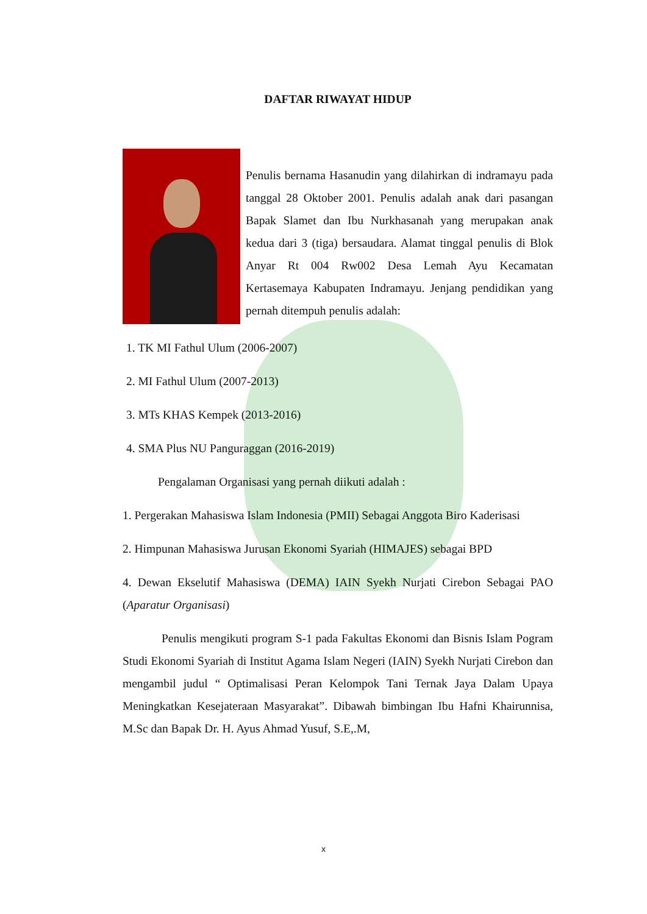DAFTAR RIWAYAT HIDUP
Penulis bernama Hasanudin yang dilahirkan di indramayu pada tanggal 28 Oktober 2001. Penulis adalah anak dari pasangan Bapak Slamet dan Ibu Nurkhasanah yang merupakan anak kedua dari 3 (tiga) bersaudara. Alamat tinggal penulis di Blok Anyar Rt 004 Rw002 Desa Lemah Ayu Kecamatan Kertasemaya Kabupaten Indramayu. Jenjang pendidikan yang pernah ditempuh penulis adalah:
1. TK MI Fathul Ulum (2006-2007)
2. MI Fathul Ulum (2007-2013)
3. MTs KHAS Kempek (2013-2016)
4. SMA Plus NU Panguraggan (2016-2019)
Pengalaman Organisasi yang pernah diikuti adalah :
1. Pergerakan Mahasiswa Islam Indonesia (PMII) Sebagai Anggota Biro Kaderisasi
2. Himpunan Mahasiswa Jurusan Ekonomi Syariah (HIMAJES) sebagai BPD
4. Dewan Ekselutif Mahasiswa (DEMA) IAIN Syekh Nurjati Cirebon Sebagai PAO (Aparatur Organisasi)
Penulis mengikuti program S-1 pada Fakultas Ekonomi dan Bisnis Islam Pogram Studi Ekonomi Syariah di Institut Agama Islam Negeri (IAIN) Syekh Nurjati Cirebon dan mengambil judul “ Optimalisasi Peran Kelompok Tani Ternak Jaya Dalam Upaya Meningkatkan Kesejateraan Masyarakat”. Dibawah bimbingan Ibu Hafni Khairunnisa, M.Sc dan Bapak Dr. H. Ayus Ahmad Yusuf, S.E,.M,
x